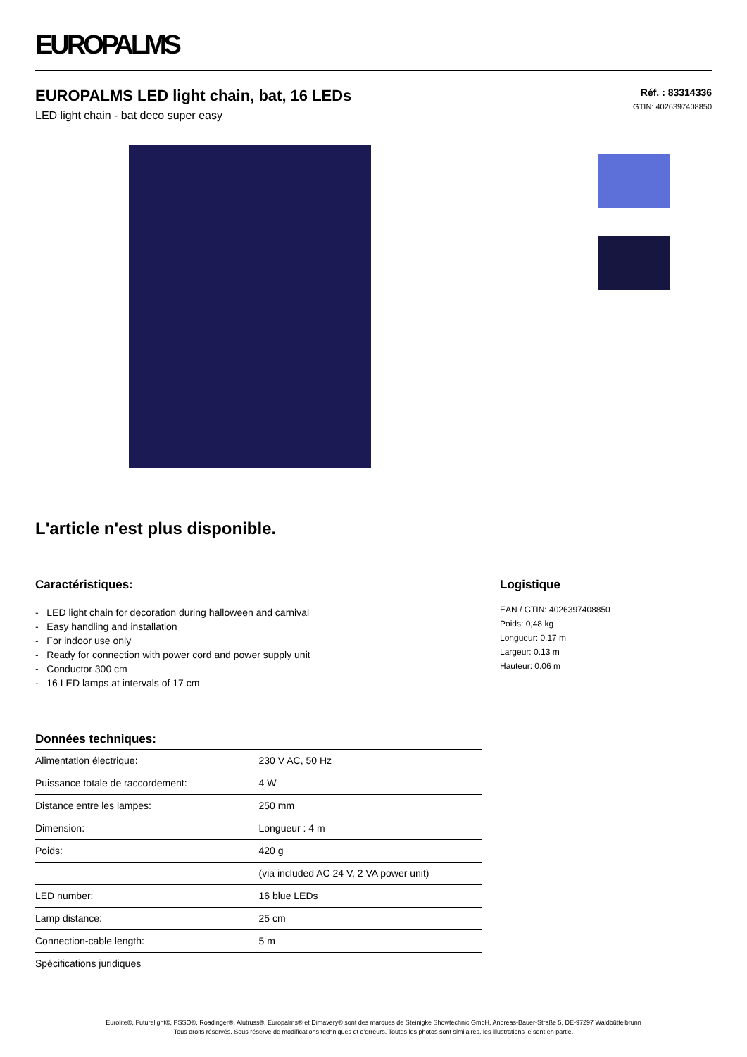EUROPALMS
EUROPALMS LED light chain, bat, 16 LEDs
LED light chain - bat deco super easy
Réf. : 83314336
GTIN: 4026397408850
L'article n'est plus disponible.
Caractéristiques:
- LED light chain for decoration during halloween and carnival
- Easy handling and installation
- For indoor use only
- Ready for connection with power cord and power supply unit
- Conductor 300 cm
- 16 LED lamps at intervals of 17 cm
Données techniques:
| Alimentation électrique: | 230 V AC, 50 Hz |
| Puissance totale de raccordement: | 4 W |
| Distance entre les lampes: | 250 mm |
| Dimension: | Longueur : 4 m |
| Poids: | 420 g |
| | (via included AC 24 V, 2 VA power unit) |
| LED number: | 16 blue LEDs |
| Lamp distance: | 25 cm |
| Connection-cable length: | 5 m |
| Spécifications juridiques | |
Logistique
EAN / GTIN: 4026397408850
Poids: 0,48 kg
Longueur: 0.17 m
Largeur: 0.13 m
Hauteur: 0.06 m
Eurolite®, Futurelight®, PSSO®, Roadinger®, Alutruss®, Europalms® et Dimavery® sont des marques de Steinigke Showtechnic GmbH, Andreas-Bauer-Straße 5, DE-97297 Waldbüttelbrunn
Tous droits réservés. Sous réserve de modifications techniques et d'erreurs. Toutes les photos sont similaires, les illustrations le sont en partie.